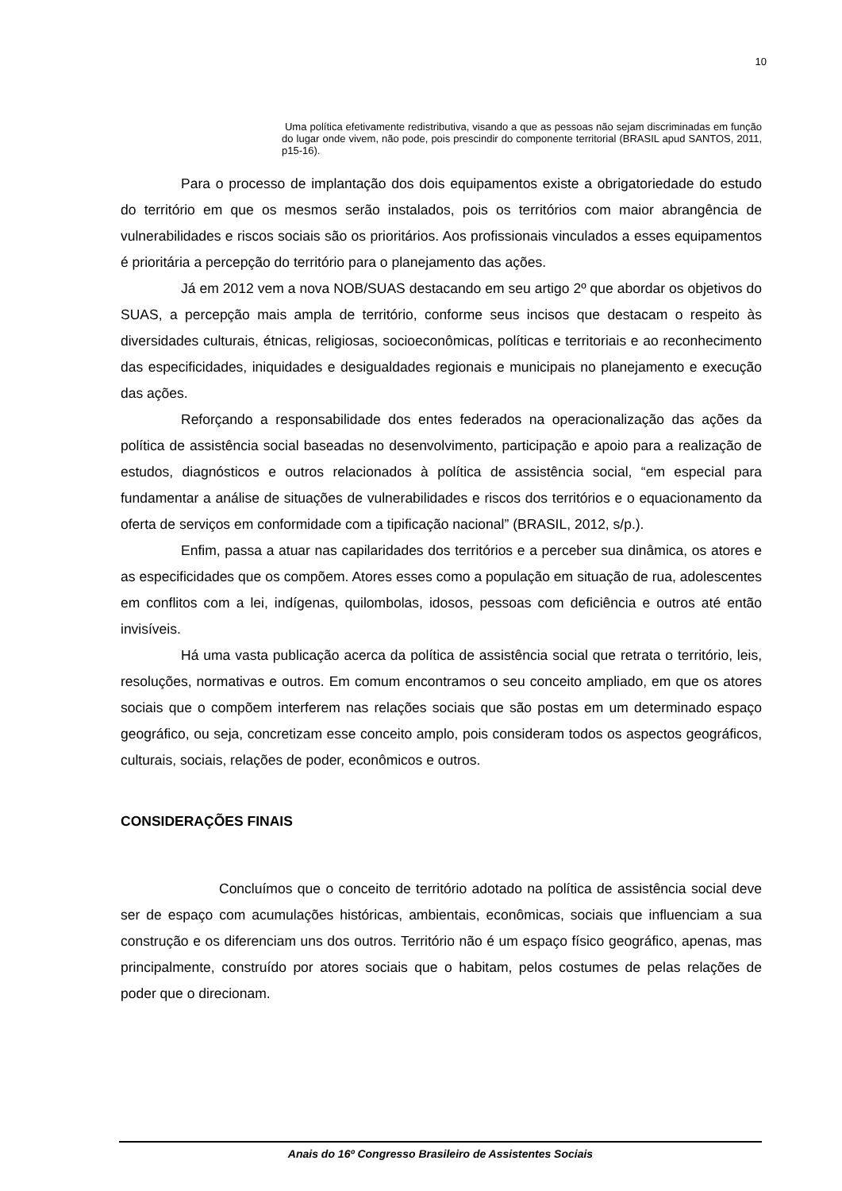10
Uma política efetivamente redistributiva, visando a que as pessoas não sejam discriminadas em função do lugar onde vivem, não pode, pois prescindir do componente territorial (BRASIL apud SANTOS, 2011, p15-16).
Para o processo de implantação dos dois equipamentos existe a obrigatoriedade do estudo do território em que os mesmos serão instalados, pois os territórios com maior abrangência de vulnerabilidades e riscos sociais são os prioritários. Aos profissionais vinculados a esses equipamentos é prioritária a percepção do território para o planejamento das ações.
Já em 2012 vem a nova NOB/SUAS destacando em seu artigo 2º que abordar os objetivos do SUAS, a percepção mais ampla de território, conforme seus incisos que destacam o respeito às diversidades culturais, étnicas, religiosas, socioeconômicas, políticas e territoriais e ao reconhecimento das especificidades, iniquidades e desigualdades regionais e municipais no planejamento e execução das ações.
Reforçando a responsabilidade dos entes federados na operacionalização das ações da política de assistência social baseadas no desenvolvimento, participação e apoio para a realização de estudos, diagnósticos e outros relacionados à política de assistência social, “em especial para fundamentar a análise de situações de vulnerabilidades e riscos dos territórios e o equacionamento da oferta de serviços em conformidade com a tipificação nacional” (BRASIL, 2012, s/p.).
Enfim, passa a atuar nas capilaridades dos territórios e a perceber sua dinâmica, os atores e as especificidades que os compõem. Atores esses como a população em situação de rua, adolescentes em conflitos com a lei, indígenas, quilombolas, idosos, pessoas com deficiência e outros até então invisíveis.
Há uma vasta publicação acerca da política de assistência social que retrata o território, leis, resoluções, normativas e outros. Em comum encontramos o seu conceito ampliado, em que os atores sociais que o compõem interferem nas relações sociais que são postas em um determinado espaço geográfico, ou seja, concretizam esse conceito amplo, pois consideram todos os aspectos geográficos, culturais, sociais, relações de poder, econômicos e outros.
CONSIDERAÇÕES FINAIS
Concluímos que o conceito de território adotado na política de assistência social deve ser de espaço com acumulações históricas, ambientais, econômicas, sociais que influenciam a sua construção e os diferenciam uns dos outros. Território não é um espaço físico geográfico, apenas, mas principalmente, construído por atores sociais que o habitam, pelos costumes de pelas relações de poder que o direcionam.
Anais do 16º Congresso Brasileiro de Assistentes Sociais